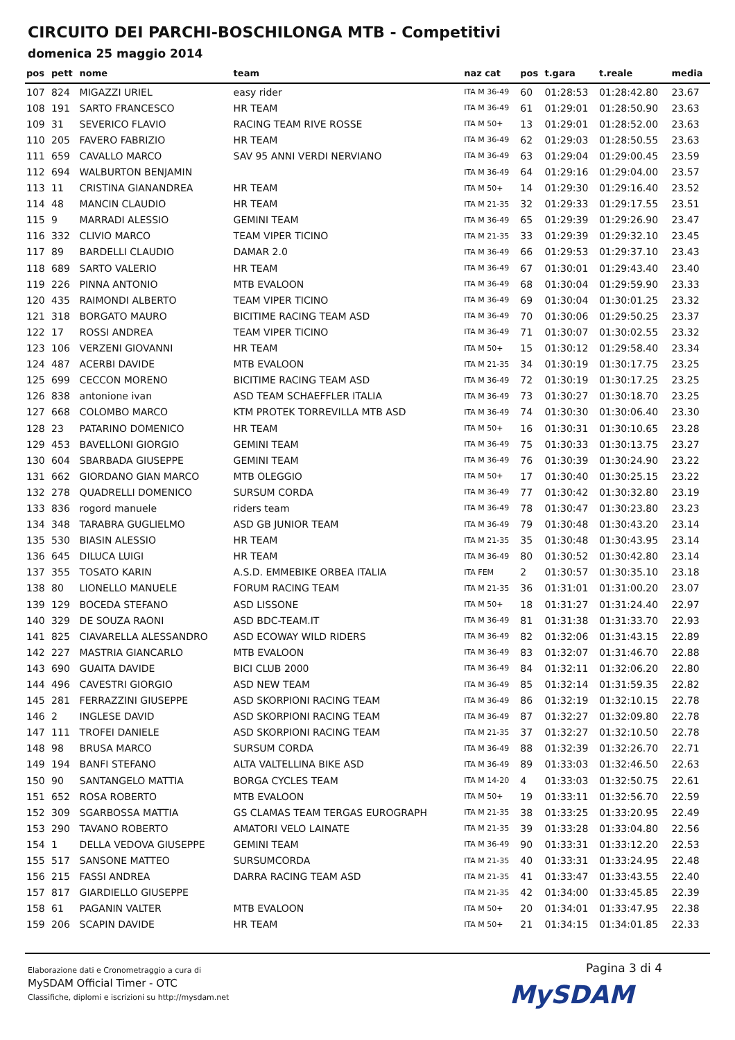CIRCUITO DEI PARCHI-BOSCHILONGA MTB - Competitivi
domenica 25 maggio 2014
| pos | pett | nome | team | naz cat | pos | t.gara | t.reale | media |
| --- | --- | --- | --- | --- | --- | --- | --- | --- |
| 107 | 824 | MIGAZZI URIEL | easy rider | ITA M 36-49 | 60 | 01:28:53 | 01:28:42.80 | 23.67 |
| 108 | 191 | SARTO FRANCESCO | HR TEAM | ITA M 36-49 | 61 | 01:29:01 | 01:28:50.90 | 23.63 |
| 109 | 31 | SEVERICO FLAVIO | RACING TEAM RIVE ROSSE | ITA M 50+ | 13 | 01:29:01 | 01:28:52.00 | 23.63 |
| 110 | 205 | FAVERO FABRIZIO | HR TEAM | ITA M 36-49 | 62 | 01:29:03 | 01:28:50.55 | 23.63 |
| 111 | 659 | CAVALLO MARCO | SAV 95 ANNI VERDI NERVIANO | ITA M 36-49 | 63 | 01:29:04 | 01:29:00.45 | 23.59 |
| 112 | 694 | WALBURTON BENJAMIN | | ITA M 36-49 | 64 | 01:29:16 | 01:29:04.00 | 23.57 |
| 113 | 11 | CRISTINA GIANANDREA | HR TEAM | ITA M 50+ | 14 | 01:29:30 | 01:29:16.40 | 23.52 |
| 114 | 48 | MANCIN CLAUDIO | HR TEAM | ITA M 21-35 | 32 | 01:29:33 | 01:29:17.55 | 23.51 |
| 115 | 9 | MARRADI ALESSIO | GEMINI TEAM | ITA M 36-49 | 65 | 01:29:39 | 01:29:26.90 | 23.47 |
| 116 | 332 | CLIVIO MARCO | TEAM VIPER TICINO | ITA M 21-35 | 33 | 01:29:39 | 01:29:32.10 | 23.45 |
| 117 | 89 | BARDELLI CLAUDIO | DAMAR 2.0 | ITA M 36-49 | 66 | 01:29:53 | 01:29:37.10 | 23.43 |
| 118 | 689 | SARTO VALERIO | HR TEAM | ITA M 36-49 | 67 | 01:30:01 | 01:29:43.40 | 23.40 |
| 119 | 226 | PINNA ANTONIO | MTB EVALOON | ITA M 36-49 | 68 | 01:30:04 | 01:29:59.90 | 23.33 |
| 120 | 435 | RAIMONDI ALBERTO | TEAM VIPER TICINO | ITA M 36-49 | 69 | 01:30:04 | 01:30:01.25 | 23.32 |
| 121 | 318 | BORGATO MAURO | BICITIME RACING TEAM ASD | ITA M 36-49 | 70 | 01:30:06 | 01:29:50.25 | 23.37 |
| 122 | 17 | ROSSI ANDREA | TEAM VIPER TICINO | ITA M 36-49 | 71 | 01:30:07 | 01:30:02.55 | 23.32 |
| 123 | 106 | VERZENI GIOVANNI | HR TEAM | ITA M 50+ | 15 | 01:30:12 | 01:29:58.40 | 23.34 |
| 124 | 487 | ACERBI DAVIDE | MTB EVALOON | ITA M 21-35 | 34 | 01:30:19 | 01:30:17.75 | 23.25 |
| 125 | 699 | CECCON MORENO | BICITIME RACING TEAM ASD | ITA M 36-49 | 72 | 01:30:19 | 01:30:17.25 | 23.25 |
| 126 | 838 | antonione ivan | ASD TEAM SCHAEFFLER ITALIA | ITA M 36-49 | 73 | 01:30:27 | 01:30:18.70 | 23.25 |
| 127 | 668 | COLOMBO MARCO | KTM PROTEK TORREVILLA MTB ASD | ITA M 36-49 | 74 | 01:30:30 | 01:30:06.40 | 23.30 |
| 128 | 23 | PATARINO DOMENICO | HR TEAM | ITA M 50+ | 16 | 01:30:31 | 01:30:10.65 | 23.28 |
| 129 | 453 | BAVELLONI GIORGIO | GEMINI TEAM | ITA M 36-49 | 75 | 01:30:33 | 01:30:13.75 | 23.27 |
| 130 | 604 | SBARBADA GIUSEPPE | GEMINI TEAM | ITA M 36-49 | 76 | 01:30:39 | 01:30:24.90 | 23.22 |
| 131 | 662 | GIORDANO GIAN MARCO | MTB OLEGGIO | ITA M 50+ | 17 | 01:30:40 | 01:30:25.15 | 23.22 |
| 132 | 278 | QUADRELLI DOMENICO | SURSUM CORDA | ITA M 36-49 | 77 | 01:30:42 | 01:30:32.80 | 23.19 |
| 133 | 836 | rogord manuele | riders team | ITA M 36-49 | 78 | 01:30:47 | 01:30:23.80 | 23.23 |
| 134 | 348 | TARABRA GUGLIELMO | ASD GB JUNIOR TEAM | ITA M 36-49 | 79 | 01:30:48 | 01:30:43.20 | 23.14 |
| 135 | 530 | BIASIN ALESSIO | HR TEAM | ITA M 21-35 | 35 | 01:30:48 | 01:30:43.95 | 23.14 |
| 136 | 645 | DILUCA LUIGI | HR TEAM | ITA M 36-49 | 80 | 01:30:52 | 01:30:42.80 | 23.14 |
| 137 | 355 | TOSATO KARIN | A.S.D. EMMEBIKE ORBEA ITALIA | ITA FEM | 2 | 01:30:57 | 01:30:35.10 | 23.18 |
| 138 | 80 | LIONELLO MANUELE | FORUM RACING TEAM | ITA M 21-35 | 36 | 01:31:01 | 01:31:00.20 | 23.07 |
| 139 | 129 | BOCEDA STEFANO | ASD LISSONE | ITA M 50+ | 18 | 01:31:27 | 01:31:24.40 | 22.97 |
| 140 | 329 | DE SOUZA RAONI | ASD BDC-TEAM.IT | ITA M 36-49 | 81 | 01:31:38 | 01:31:33.70 | 22.93 |
| 141 | 825 | CIAVARELLA ALESSANDRO | ASD ECOWAY WILD RIDERS | ITA M 36-49 | 82 | 01:32:06 | 01:31:43.15 | 22.89 |
| 142 | 227 | MASTRIA GIANCARLO | MTB EVALOON | ITA M 36-49 | 83 | 01:32:07 | 01:31:46.70 | 22.88 |
| 143 | 690 | GUAITA DAVIDE | BICI CLUB 2000 | ITA M 36-49 | 84 | 01:32:11 | 01:32:06.20 | 22.80 |
| 144 | 496 | CAVESTRI GIORGIO | ASD NEW TEAM | ITA M 36-49 | 85 | 01:32:14 | 01:31:59.35 | 22.82 |
| 145 | 281 | FERRAZZINI GIUSEPPE | ASD SKORPIONI RACING TEAM | ITA M 36-49 | 86 | 01:32:19 | 01:32:10.15 | 22.78 |
| 146 | 2 | INGLESE DAVID | ASD SKORPIONI RACING TEAM | ITA M 36-49 | 87 | 01:32:27 | 01:32:09.80 | 22.78 |
| 147 | 111 | TROFEI DANIELE | ASD SKORPIONI RACING TEAM | ITA M 21-35 | 37 | 01:32:27 | 01:32:10.50 | 22.78 |
| 148 | 98 | BRUSA MARCO | SURSUM CORDA | ITA M 36-49 | 88 | 01:32:39 | 01:32:26.70 | 22.71 |
| 149 | 194 | BANFI STEFANO | ALTA VALTELLINA BIKE ASD | ITA M 36-49 | 89 | 01:33:03 | 01:32:46.50 | 22.63 |
| 150 | 90 | SANTANGELO MATTIA | BORGA CYCLES TEAM | ITA M 14-20 | 4 | 01:33:03 | 01:32:50.75 | 22.61 |
| 151 | 652 | ROSA ROBERTO | MTB EVALOON | ITA M 50+ | 19 | 01:33:11 | 01:32:56.70 | 22.59 |
| 152 | 309 | SGARBOSSA MATTIA | GS CLAMAS TEAM TERGAS EUROGRAPH | ITA M 21-35 | 38 | 01:33:25 | 01:33:20.95 | 22.49 |
| 153 | 290 | TAVANO ROBERTO | AMATORI VELO LAINATE | ITA M 21-35 | 39 | 01:33:28 | 01:33:04.80 | 22.56 |
| 154 | 1 | DELLA VEDOVA GIUSEPPE | GEMINI TEAM | ITA M 36-49 | 90 | 01:33:31 | 01:33:12.20 | 22.53 |
| 155 | 517 | SANSONE MATTEO | SURSUMCORDA | ITA M 21-35 | 40 | 01:33:31 | 01:33:24.95 | 22.48 |
| 156 | 215 | FASSI ANDREA | DARRA RACING TEAM ASD | ITA M 21-35 | 41 | 01:33:47 | 01:33:43.55 | 22.40 |
| 157 | 817 | GIARDIELLO GIUSEPPE | | ITA M 21-35 | 42 | 01:34:00 | 01:33:45.85 | 22.39 |
| 158 | 61 | PAGANIN VALTER | MTB EVALOON | ITA M 50+ | 20 | 01:34:01 | 01:33:47.95 | 22.38 |
| 159 | 206 | SCAPIN DAVIDE | HR TEAM | ITA M 50+ | 21 | 01:34:15 | 01:34:01.85 | 22.33 |
Elaborazione dati e Cronometraggio a cura di
MySDAM Official Timer - OTC
Classifiche, diplomi e iscrizioni su http://mysdam.net
Pagina 3 di 4
MySDAM